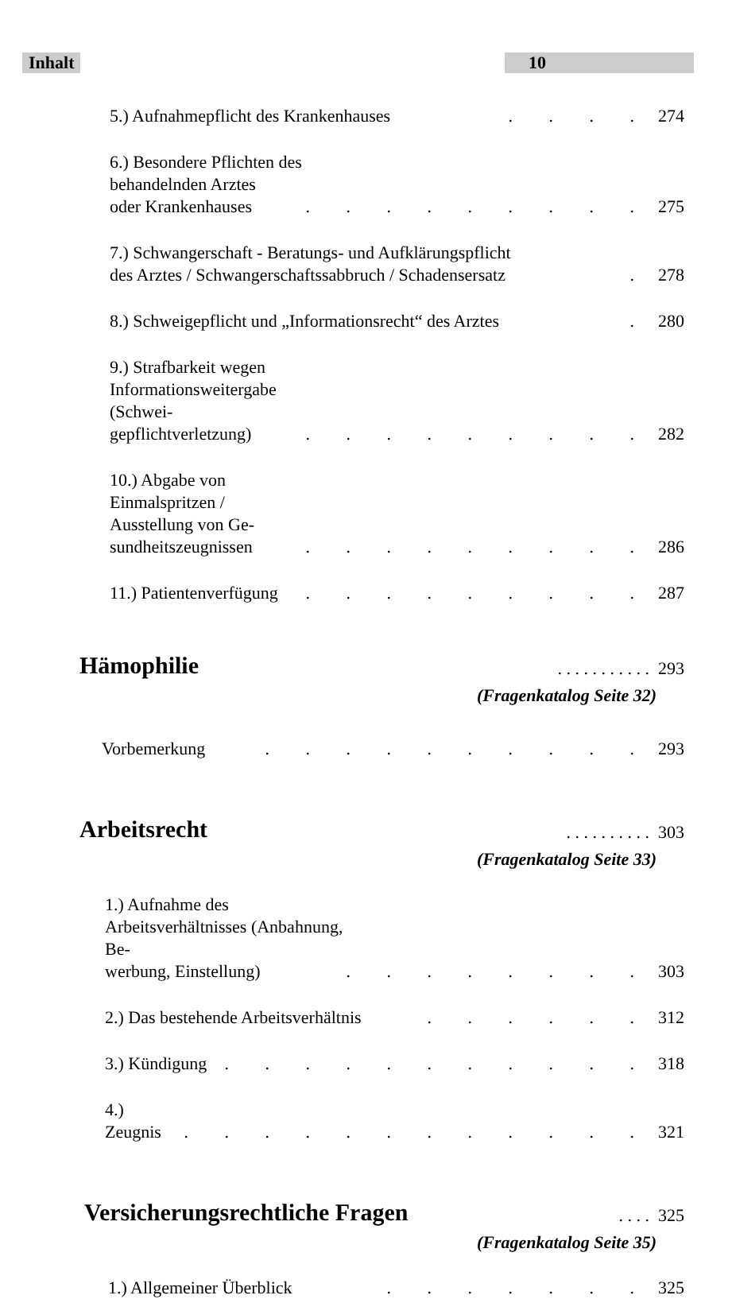Inhalt 10
5.) Aufnahmepflicht des Krankenhauses
. . . . 274
6.) Besondere Pflichten des behandelnden Arztes
oder Krankenhauses
. . . . . . . . . 275
7.) Schwangerschaft - Beratungs- und Aufklärungspflicht
des Arztes / Schwangerschaftssabbruch / Schadensersatz
. 278
8.) Schweigepflicht und „Informationsrecht“ des Arztes
. 280
9.) Strafbarkeit wegen Informationsweitergabe (Schwei-
gepflichtverletzung)
. . . . . . . . . 282
10.) Abgabe von Einmalspritzen / Ausstellung von Ge-
sundheitszeugnissen
. . . . . . . . . 286
11.) Patientenverfügung
. . . . . . . . . 287
Hämophilie
. . . . . . . . . . . 293
(Fragenkatalog Seite 32)
Vorbemerkung
. . . . . . . . . . 293
Arbeitsrecht
. . . . . . . . . . 303
(Fragenkatalog Seite 33)
1.) Aufnahme des Arbeitsverhältnisses (Anbahnung, Be-
werbung, Einstellung)
. . . . . . . . 303
2.) Das bestehende Arbeitsverhältnis
. . . . . . 312
3.) Kündigung
. . . . . . . . . . . 318
4.) Zeugnis
. . . . . . . . . . . . 321
Versicherungsrechtliche Fragen
. . . . 325
(Fragenkatalog Seite 35)
1.) Allgemeiner Überblick
. . . . . . . 325